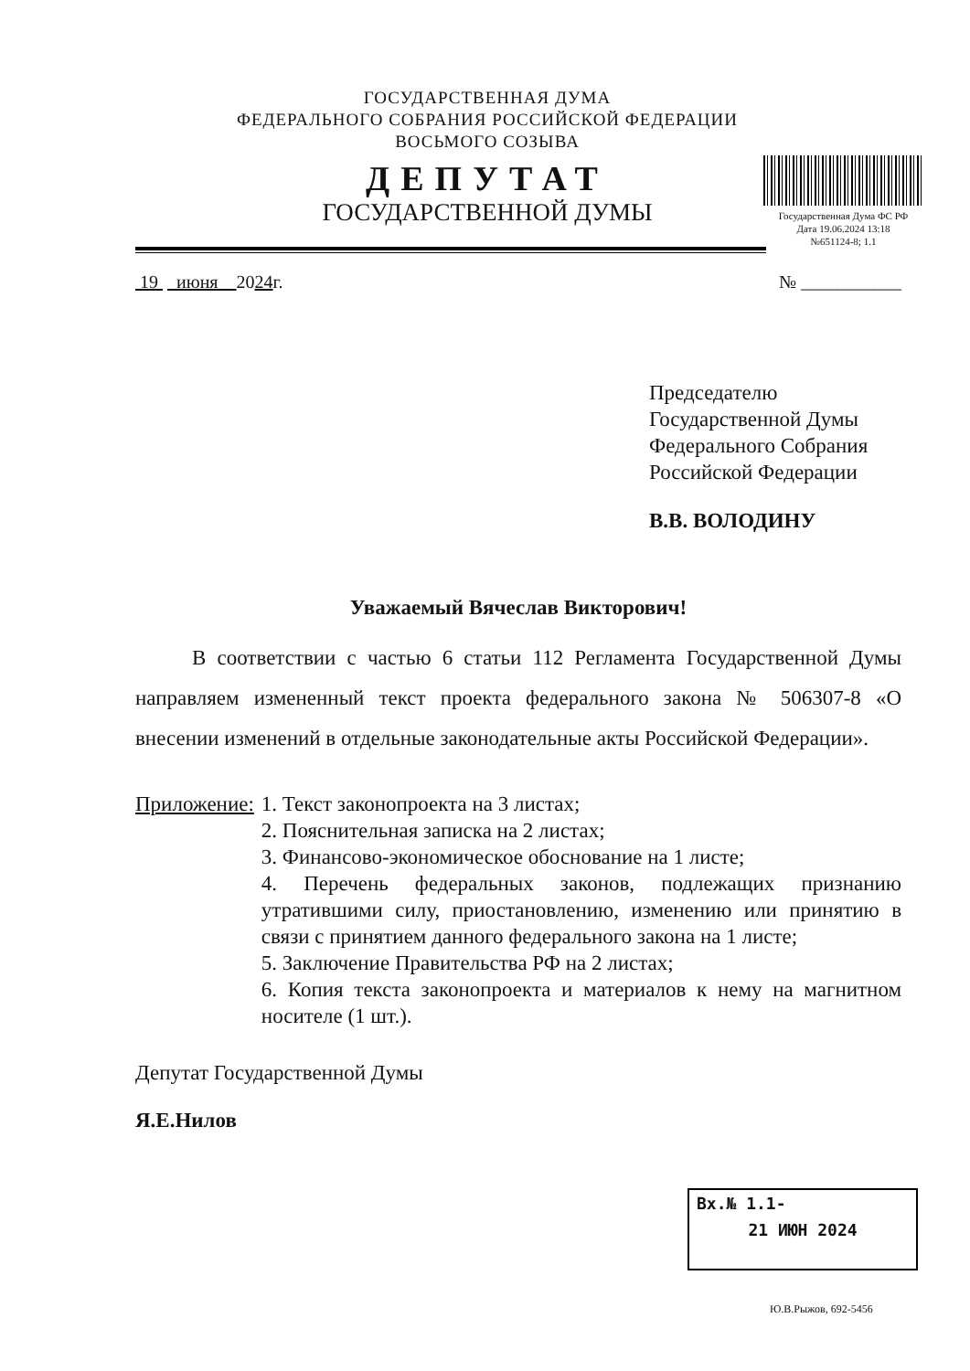ГОСУДАРСТВЕННАЯ ДУМА
ФЕДЕРАЛЬНОГО СОБРАНИЯ РОССИЙСКОЙ ФЕДЕРАЦИИ
ВОСЬМОГО СОЗЫВА
ДЕПУТАТ
ГОСУДАРСТВЕННОЙ ДУМЫ
Государственная Дума ФС РФ
Дата 19.06.2024 13:18
№651124-8; 1.1
19 июня 2024г. № ___________
Председателю
Государственной Думы
Федерального Собрания
Российской Федерации
В.В. ВОЛОДИНУ
Уважаемый Вячеслав Викторович!
В соответствии с частью 6 статьи 112 Регламента Государственной Думы направляем измененный текст проекта федерального закона № 506307-8 «О внесении изменений в отдельные законодательные акты Российской Федерации».
Приложение: 1. Текст законопроекта на 3 листах;
2. Пояснительная записка на 2 листах;
3. Финансово-экономическое обоснование на 1 листе;
4. Перечень федеральных законов, подлежащих признанию утратившими силу, приостановлению, изменению или принятию в связи с принятием данного федерального закона на 1 листе;
5. Заключение Правительства РФ на 2 листах;
6. Копия текста законопроекта и материалов к нему на магнитном носителе (1 шт.).
Депутат Государственной Думы
Я.Е.Нилов
Вх.№ 1.1-
21 ИЮН 2024
Ю.В.Рыжов, 692-5456